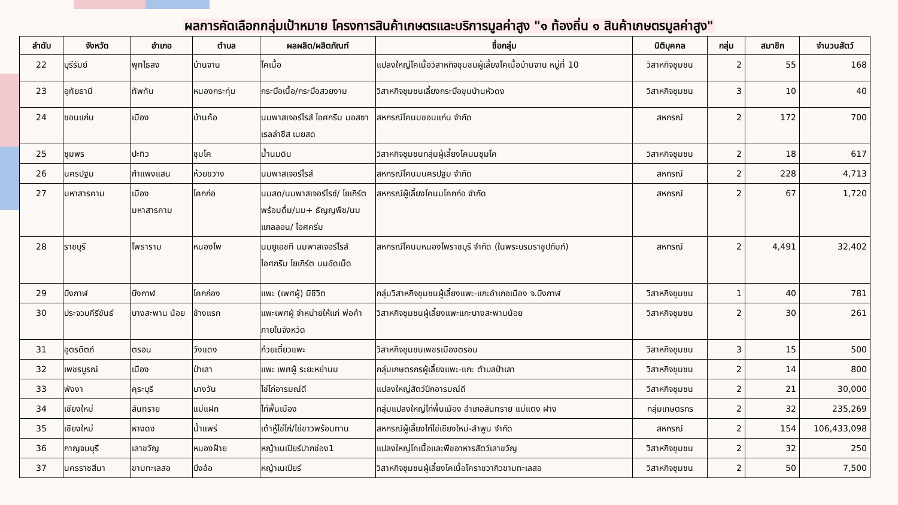ผลการคัดเลือกกลุ่มเป้าหมาย โครงการสินค้าเกษตรและบริการมูลค่าสูง "๑ ท้องถิ่น ๑ สินค้าเกษตรมูลค่าสูง"
| ลำดับ | จังหวัด | อำเภอ | ตำบล | ผลผลิต/ผลิตภัณฑ์ | ชื่อกลุ่ม | นิติบุคคล | กลุ่ม | สมาชิก | จำนวนสัตว์ |
| --- | --- | --- | --- | --- | --- | --- | --- | --- | --- |
| 22 | บุรีรัมย์ | พุทไธสง | บ้านจาน | โคเนื้อ | แปลงใหญ่โคเนื้อวิสาหกิจชุมชนผู้เลี้ยงโคเนื้อบ้านจาน หมู่ที่ 10 | วิสาหกิจชุมชน | 2 | 55 | 168 |
| 23 | อุทัยธานี | ทัพทัน | หนองกระทุ่ม | กระบือเนื้อ/กระบือสวยงาม | วิสาหกิจชุมชนเลี้ยงกระบือขุนบ้านหัวดง | วิสาหกิจชุมชน | 3 | 10 | 40 |
| 24 | ขอนแก่น | เมือง | บ้านค้อ | นมพาสเจอร์ไรส์ ไอศกรีม มอสซาเรลล่าชีส เนยสด | สหกรณ์โคนมขอนแก่น จำกัด | สหกรณ์ | 2 | 172 | 700 |
| 25 | ชุมพร | ปะทิว | ชุมโค | น้ำนมดิบ | วิสาหกิจชุมชนกลุ่มผู้เลี้ยงโคนมชุมโค | วิสาหกิจชุมชน | 2 | 18 | 617 |
| 26 | นครปฐม | กำแพงแสน | ห้วยขวาง | นมพาสเจอร์ไรส์ | สหกรณ์โคนมนครปฐม จำกัด | สหกรณ์ | 2 | 228 | 4,713 |
| 27 | มหาสารคาม | เมือง มหาสารคาม | โคกก่อ | นมสด/นมพาสเจอร์ไรซ์/ โยเกิร์ตพร้อมดื่ม/นม+ ธัญญพืช/นมแกลลอน/ ไอศครีม | สหกรณ์ผู้เลี้ยงโคนมโคกก่อ จำกัด | สหกรณ์ | 2 | 67 | 1,720 |
| 28 | ราชบุรี | โพธาราม | หนองโพ | นมยูเอชที นมพาสเจอร์ไรส์ ไอศกรีม โยเกิร์ต นมอัดเม็ด | สหกรณ์โคนมหนองโพราชบุรี จำกัด (ในพระบรมราชูปถัมภ์) | สหกรณ์ | 2 | 4,491 | 32,402 |
| 29 | บึงกาฬ | บึงกาฬ | โคกก่อง | แพะ (เพศผู้) มีชีวิต | กลุ่มวิสาหกิจชุมชนผู้เลี้ยงแพะ-แกะอำเภอเมือง จ.บึงกาฬ | วิสาหกิจชุมชน | 1 | 40 | 781 |
| 30 | ประจวบคีรีขันธ์ | บางสะพาน น้อย | ช้างแรก | แพะเพศผู้ จำหน่ายให้แก่ พ่อค้าภายในจังหวัด | วิสาหกิจชุมชนผู้เลี้ยงแพะแกะบางสะพานน้อย | วิสาหกิจชุมชน | 2 | 30 | 261 |
| 31 | อุตรดิตถ์ | ตรอน | วังแดง | ก๋วยเตี๋ยวแพะ | วิสาหกิจชุมชนเพชรเมืองตรอน | วิสาหกิจชุมชน | 3 | 15 | 500 |
| 32 | เพชรบูรณ์ | เมือง | ป่าเลา | แพะ เพศผู้ ระยะหย่านม | กลุ่มเกษตรกรผู้เลี้ยงแพะ-แกะ ตำบลป่าเลา | วิสาหกิจชุมชน | 2 | 14 | 800 |
| 33 | พังงา | คุระบุรี | บางวัน | ไข่ไก่อารมณ์ดี | แปลงใหญ่สัตว์ปีกอารมณ์ดี | วิสาหกิจชุมชน | 2 | 21 | 30,000 |
| 34 | เชียงใหม่ | สันทราย | แม่แฝก | ไก่พื้นเมือง | กลุ่มแปลงใหญ่ไก่พื้นเมือง อำเภอสันทราย แม่แตง ฝาง | กลุ่มเกษตรกร | 2 | 32 | 235,269 |
| 35 | เชียงใหม่ | หางดง | น้ำแพร่ | เต้าหู้ไข่ไก่/ไข่ขาวพร้อมทาน | สหกรณ์ผู้เลี้ยงไก่ไข่เชียงใหม่-ลำพูน จำกัด | สหกรณ์ | 2 | 154 | 106,433,098 |
| 36 | กาญจนบุรี | เลาขวัญ | หนองฝ้าย | หญ้าเนเปียร์ปากช่อง1 | แปลงใหญ่โคเนื้อและพืชอาหารสัตว์เลาขวัญ | วิสาหกิจชุมชน | 2 | 32 | 250 |
| 37 | นครราชสีมา | ขามทะเลสอ | บึงอ้อ | หญ้าเนเปียร์ | วิสาหกิจชุมชนผู้เลี้ยงโคเนื้อโคราชวากิวขามทะเลสอ | วิสาหกิจชุมชน | 2 | 50 | 7,500 |